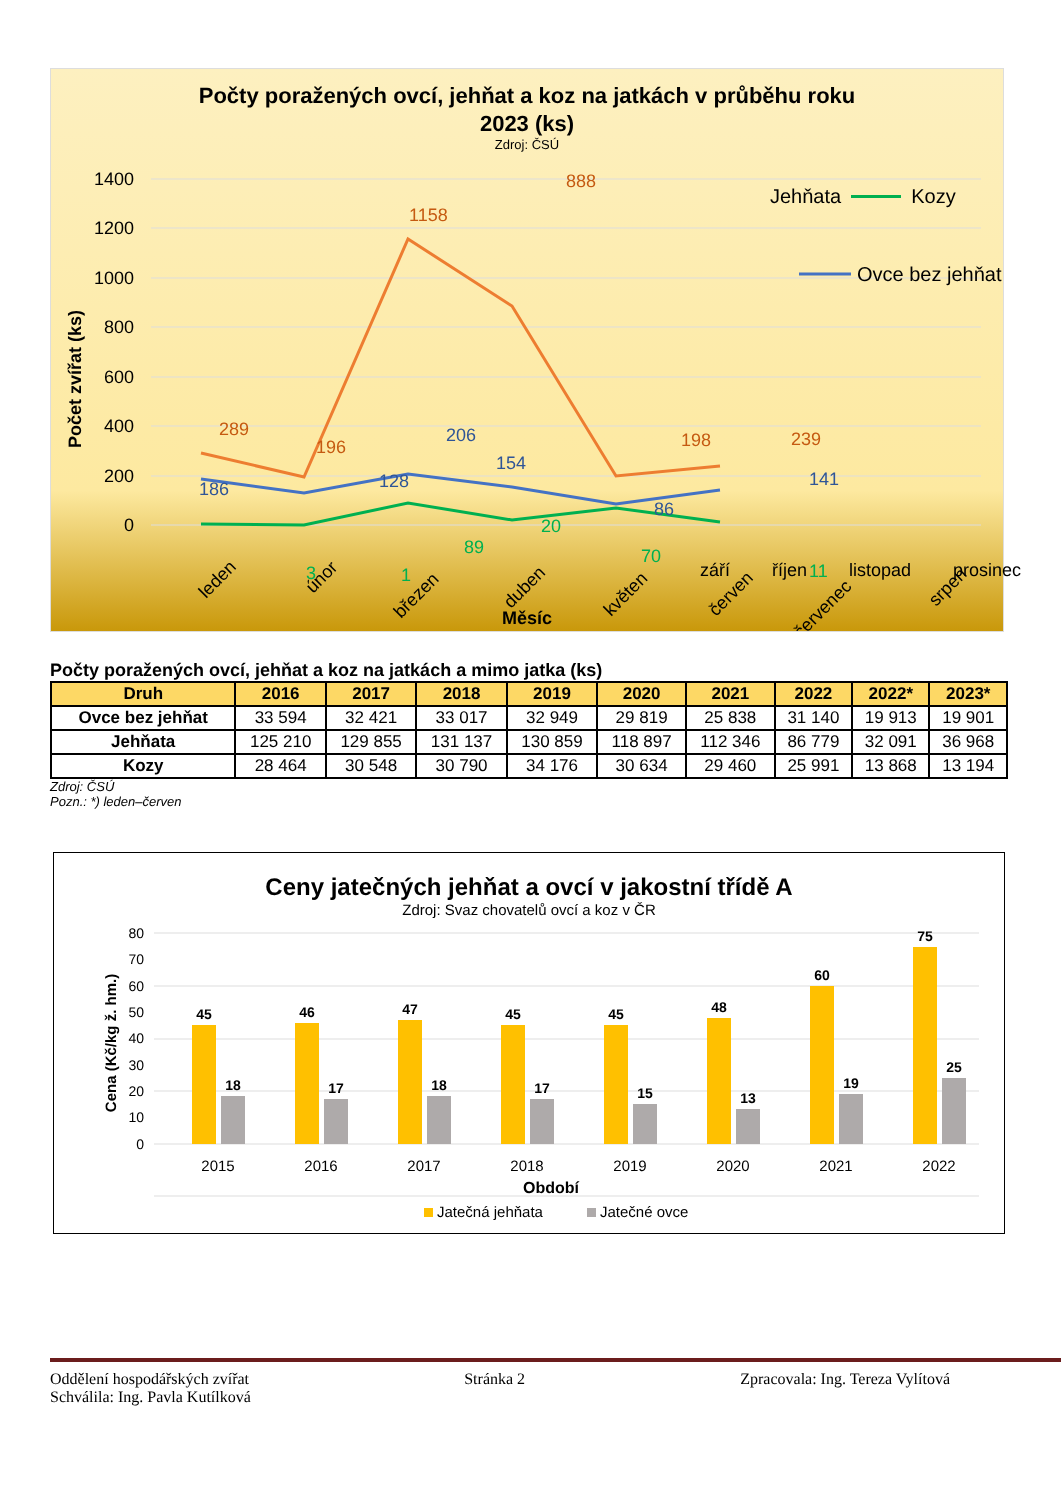Počty poražených ovcí, jehňat a koz na jatkách v průběhu roku
2023 (ks)
Zdroj: ČSÚ
1400
1200
1000
800
600
400
200
0
Počet zvířat (ks)
289
196
1158
888
198
239
186
128
206
154
86
141
3
1
89
20
70
11
Ovce bez jehňat
leden
únor
březen
duben
květen
červen
červenec
srpen
Měsíc
Jehňata Kozy
​
září říjen listopad prosinec
Počty poražených ovcí, jehňat a koz na jatkách a mimo jatka (ks)
| Druh | 2016 | 2017 | 2018 | 2019 | 2020 | 2021 | 2022 | 2022* | 2023* |
| --- | --- | --- | --- | --- | --- | --- | --- | --- | --- |
| Ovce bez jehňat | 33 594 | 32 421 | 33 017 | 32 949 | 29 819 | 25 838 | 31 140 | 19 913 | 19 901 |
| Jehňata | 125 210 | 129 855 | 131 137 | 130 859 | 118 897 | 112 346 | 86 779 | 32 091 | 36 968 |
| Kozy | 28 464 | 30 548 | 30 790 | 34 176 | 30 634 | 29 460 | 25 991 | 13 868 | 13 194 |
Zdroj: ČSÚ
Pozn.: *) leden–červen
Ceny jatečných jehňat a ovcí v jakostní třídě A
Zdroj: Svaz chovatelů ovcí a koz v ČR
80
70
60
50
40
30
20
10
0
Cena (Kč/kg ž. hm.)
45
46
47
45
45
48
60
75
18
17
18
17
15
13
19
25
2015
2016
2017
2018
2019
2020
2021
2022
Období
Jatečná jehňata
Jatečné ovce
Oddělení hospodářských zvířat Stránka 2 Zpracovala: Ing. Tereza Vylítová
Schválila: Ing. Pavla Kutílková